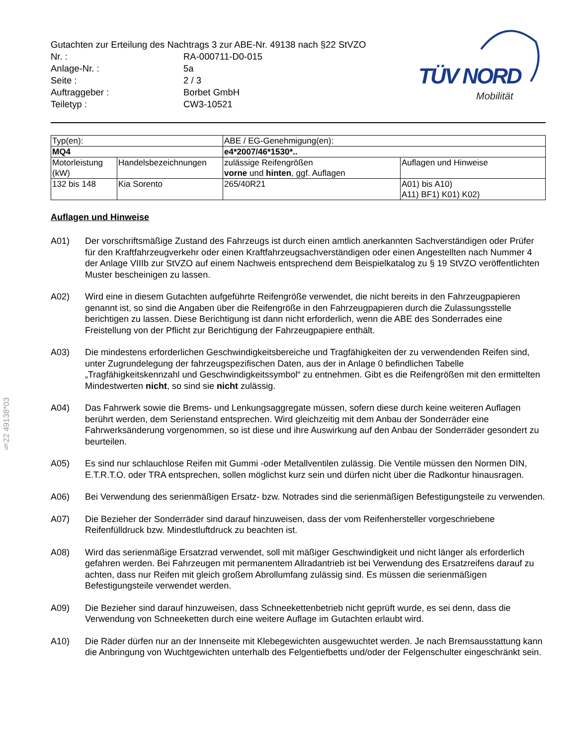§22 49138*03
Gutachten zur Erteilung des Nachtrags 3 zur ABE-Nr. 49138 nach §22 StVZO
| Nr. : | RA-000711-D0-015 |
| Anlage-Nr. : | 5a |
| Seite : | 2 / 3 |
| Auftraggeber : | Borbet GmbH |
| Teiletyp : | CW3-10521 |
TÜV NORD
Mobilität
| Typ(en): | | ABE / EG-Genehmigung(en): | |
| MQ4 | | e4*2007/46*1530*.. | |
| Motorleistung (kW) | Handelsbezeichnungen | zulässige Reifengrößen vorne und hinten , ggf. Auflagen | Auflagen und Hinweise |
| 132 bis 148 | Kia Sorento | 265/40R21 | A01) bis A10) A11) BF1) K01) K02) |
Auflagen und Hinweise
A01) Der vorschriftsmäßige Zustand des Fahrzeugs ist durch einen amtlich anerkannten Sachverständigen oder Prüfer für den Kraftfahrzeugverkehr oder einen Kraftfahrzeugsachverständigen oder einen Angestellten nach Nummer 4 der Anlage VIIIb zur StVZO auf einem Nachweis entsprechend dem Beispielkatalog zu § 19 StVZO veröffentlichten Muster bescheinigen zu lassen.
A02) Wird eine in diesem Gutachten aufgeführte Reifengröße verwendet, die nicht bereits in den Fahrzeugpapieren genannt ist, so sind die Angaben über die Reifengröße in den Fahrzeugpapieren durch die Zulassungsstelle berichtigen zu lassen. Diese Berichtigung ist dann nicht erforderlich, wenn die ABE des Sonderrades eine Freistellung von der Pflicht zur Berichtigung der Fahrzeugpapiere enthält.
A03) Die mindestens erforderlichen Geschwindigkeitsbereiche und Tragfähigkeiten der zu verwendenden Reifen sind, unter Zugrundelegung der fahrzeugspezifischen Daten, aus der in Anlage 0 befindlichen Tabelle „Tragfähigkeitskennzahl und Geschwindigkeitssymbol“ zu entnehmen. Gibt es die Reifengrößen mit den ermittelten Mindestwerten nicht, so sind sie nicht zulässig.
A04) Das Fahrwerk sowie die Brems- und Lenkungsaggregate müssen, sofern diese durch keine weiteren Auflagen berührt werden, dem Serienstand entsprechen. Wird gleichzeitig mit dem Anbau der Sonderräder eine Fahrwerksänderung vorgenommen, so ist diese und ihre Auswirkung auf den Anbau der Sonderräder gesondert zu beurteilen.
A05) Es sind nur schlauchlose Reifen mit Gummi -oder Metallventilen zulässig. Die Ventile müssen den Normen DIN, E.T.R.T.O. oder TRA entsprechen, sollen möglichst kurz sein und dürfen nicht über die Radkontur hinausragen.
A06) Bei Verwendung des serienmäßigen Ersatz- bzw. Notrades sind die serienmäßigen Befestigungsteile zu verwenden.
A07) Die Bezieher der Sonderräder sind darauf hinzuweisen, dass der vom Reifenhersteller vorgeschriebene Reifenfülldruck bzw. Mindestluftdruck zu beachten ist.
A08) Wird das serienmäßige Ersatzrad verwendet, soll mit mäßiger Geschwindigkeit und nicht länger als erforderlich gefahren werden. Bei Fahrzeugen mit permanentem Allradantrieb ist bei Verwendung des Ersatzreifens darauf zu achten, dass nur Reifen mit gleich großem Abrollumfang zulässig sind. Es müssen die serienmäßigen Befestigungsteile verwendet werden.
A09) Die Bezieher sind darauf hinzuweisen, dass Schneekettenbetrieb nicht geprüft wurde, es sei denn, dass die Verwendung von Schneeketten durch eine weitere Auflage im Gutachten erlaubt wird.
A10) Die Räder dürfen nur an der Innenseite mit Klebegewichten ausgewuchtet werden. Je nach Bremsausstattung kann die Anbringung von Wuchtgewichten unterhalb des Felgentiefbetts und/oder der Felgenschulter eingeschränkt sein.